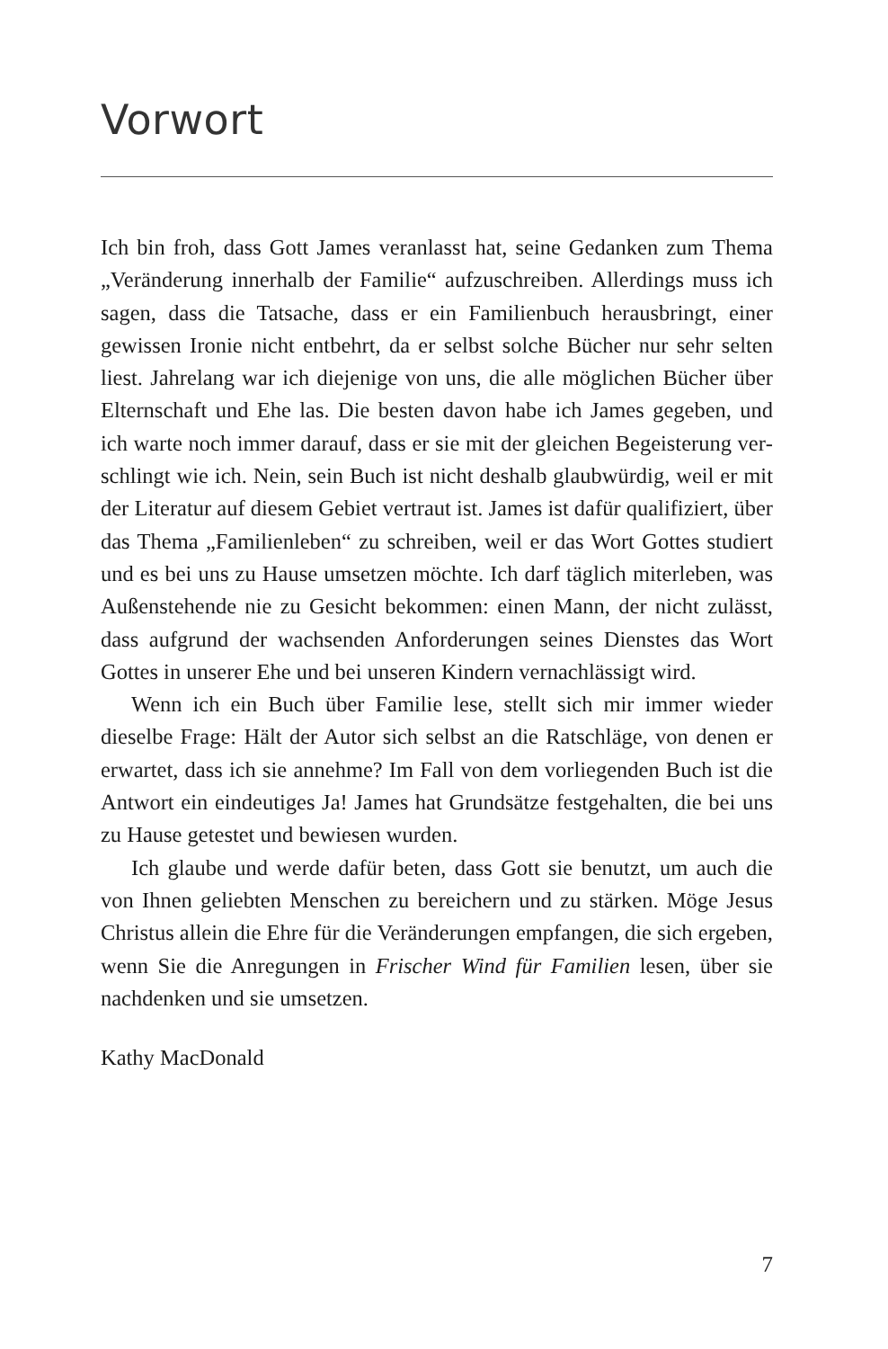Vorwort
Ich bin froh, dass Gott James veranlasst hat, seine Gedanken zum Thema „Veränderung innerhalb der Familie“ aufzuschreiben. Allerdings muss ich sagen, dass die Tatsache, dass er ein Famili­enbuch herausbringt, einer gewissen Ironie nicht entbehrt, da er selbst solche Bücher nur sehr selten liest. Jahrelang war ich die­jenige von uns, die alle möglichen Bücher über Elternschaft und Ehe las. Die besten davon habe ich James gegeben, und ich warte noch immer darauf, dass er sie mit der gleichen Begeisterung ver­schlingt wie ich. Nein, sein Buch ist nicht deshalb glaubwürdig, weil er mit der Literatur auf diesem Gebiet vertraut ist. James ist dafür qualifiziert, über das Thema „Familienleben“ zu schreiben, weil er das Wort Gottes studiert und es bei uns zu Hause umsetzen möchte. Ich darf täglich miterleben, was Außenstehende nie zu Gesicht bekommen: einen Mann, der nicht zulässt, dass aufgrund der wachsenden Anforderungen seines Dienstes das Wort Gottes in unserer Ehe und bei unseren Kindern vernachlässigt wird.
Wenn ich ein Buch über Familie lese, stellt sich mir immer wie­der dieselbe Frage: Hält der Autor sich selbst an die Ratschläge, von denen er erwartet, dass ich sie annehme? Im Fall von dem vorliegenden Buch ist die Antwort ein eindeutiges Ja! James hat Grundsätze festgehalten, die bei uns zu Hause getestet und bewie­sen wurden.
Ich glaube und werde dafür beten, dass Gott sie benutzt, um auch die von Ihnen geliebten Menschen zu bereichern und zu stär­ken. Möge Jesus Christus allein die Ehre für die Veränderungen empfangen, die sich ergeben, wenn Sie die Anregungen in Frischer Wind für Familien lesen, über sie nachdenken und sie umsetzen.
Kathy MacDonald
7